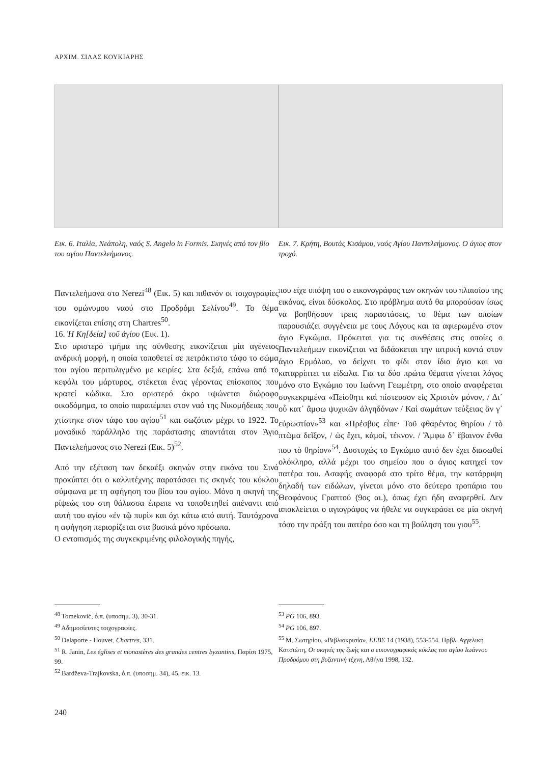ΑΡΧΙΜ. ΣΙΛΑΣ ΚΟΥΚΙΑΡΗΣ
Εικ. 6. Ιταλία, Νεάπολη, ναός S. Angelo in Formis. Σκηνές από τον βίο του αγίου Παντελεήμονος.
Παντελεήμονα στο Nerezi<sup>48</sup> (Εικ. 5) και πιθανόν οι τοιχογραφίες του ομώνυμου ναού στο Προδρόμι Σελίνου<sup>49</sup>. Το θέμα εικονίζεται επίσης στη Chartres<sup>50</sup>.
16. Ἡ Κη[δεία] τοῦ ἁγίου (Εικ. 1).
Στο αριστερό τμήμα της σύνθεσης εικονίζεται μία αγένειος ανδρική μορφή, η οποία τοποθετεί σε πετρόκτιστο τάφο το σώμα του αγίου περιτυλιγμένο με κειρίες. Στα δεξιά, επάνω από το κεφάλι του μάρτυρος, στέκεται ένας γέροντας επίσκοπος που κρατεί κώδικα. Στο αριστερό άκρο υψώνεται διώροφο οικοδόμημα, το οποίο παραπέμπει στον ναό της Νικομήδειας που χτίστηκε στον τάφο του αγίου<sup>51</sup> και σωζόταν μέχρι το 1922. Το μοναδικό παράλληλο της παράστασης απαντάται στον Άγιο Παντελεήμονος στο Nerezi (Εικ. 5)<sup>52</sup>.
Από την εξέταση των δεκαέξι σκηνών στην εικόνα του Σινά προκύπτει ότι ο καλλιτέχνης παρατάσσει τις σκηνές του κύκλου σύμφωνα με τη αφήγηση του βίου του αγίου. Μόνο η σκηνή της ρίψεώς του στη θάλασσα έπρεπε να τοποθετηθεί απέναντι από αυτή του αγίου «ἐν τῷ πυρὶ» και όχι κάτω από αυτή. Ταυτόχρονα η αφήγηση περιορίζεται στα βασικά μόνο πρόσωπα.
Ο εντοπισμός της συγκεκριμένης φιλολογικής πηγής,
Εικ. 7. Κρήτη, Βουτάς Κισάμου, ναός Αγίου Παντελεήμονος. Ο άγιος στον τροχό.
που είχε υπόψη του ο εικονογράφος των σκηνών του πλαισίου της εικόνας, είναι δύσκολος. Στο πρόβλημα αυτό θα μπορούσαν ίσως να βοηθήσουν τρεις παραστάσεις, το θέμα των οποίων παρουσιάζει συγγένεια με τους Λόγους και τα αφιερωμένα στον άγιο Εγκώμια. Πρόκειται για τις συνθέσεις στις οποίες ο Παντελεήμων εικονίζεται να διδάσκεται την ιατρική κοντά στον άγιο Ερμόλαο, να δείχνει το φίδι στον ίδιο άγιο και να καταρρίπτει τα είδωλα. Για τα δύο πρώτα θέματα γίνεται λόγος μόνο στο Εγκώμιο του Ιωάννη Γεωμέτρη, στο οποίο αναφέρεται συγκεκριμένα «Πείσθητι καὶ πίστευσον εἰς Χριστὸν μόνον, / Δι᾽ οὗ κατ᾽ ἄμφω ψυχικῶν ἀλγηδόνων / Καὶ σωμάτων τεύξειας ἂν γ᾽ εὐρωστίαν»<sup>53</sup> και «Πρέσβυς εἶπε· Τοῦ φθαρέντος θηρίου / τὸ πτῶμα δεῖξον, / ὡς ἔχει, κἀμοί, τέκνον. / Ἄμφω δ᾽ ἔβαινον ἔνθα που τὸ θηρίον»<sup>54</sup>. Δυστυχώς το Εγκώμιο αυτό δεν έχει διασωθεί ολόκληρο, αλλά μέχρι του σημείου που ο άγιος κατηχεί τον πατέρα του. Ασαφής αναφορά στο τρίτο θέμα, την κατάρριψη δηλαδή των ειδώλων, γίνεται μόνο στο δεύτερο τροπάριο του Θεοφάνους Γραπτού (9ος αι.), όπως έχει ήδη αναφερθεί. Δεν αποκλείεται ο αγιογράφος να ήθελε να συγκεράσει σε μία σκηνή τόσο την πράξη του πατέρα όσο και τη βούληση του γιου<sup>55</sup>.
<sup>48</sup> Tomeković, ό.π. (υποσημ. 3), 30-31.
<sup>49</sup> Αδημοσίευτες τοιχογραφίες.
<sup>50</sup> Delaporte - Houvet, Chartres, 331.
<sup>51</sup> R. Janin, Les églises et monastères des grandes centres byzantins, Παρίσι 1975, 99.
<sup>52</sup> Bardževa-Trajkovska, ό.π. (υποσημ. 34), 45, εικ. 13.
<sup>53</sup> PG 106, 893.
<sup>54</sup> PG 106, 897.
<sup>55</sup> Μ. Σωτηρίου, «Βιβλιοκρισία», ΕΕΒΣ 14 (1938), 553-554. Πρβλ. Αγγελική Κατσιώτη, Οι σκηνές της ζωής και ο εικονογραφικός κύκλος του αγίου Ιωάννου Προδρόμου στη βυζαντινή τέχνη, Αθήνα 1998, 132.
240